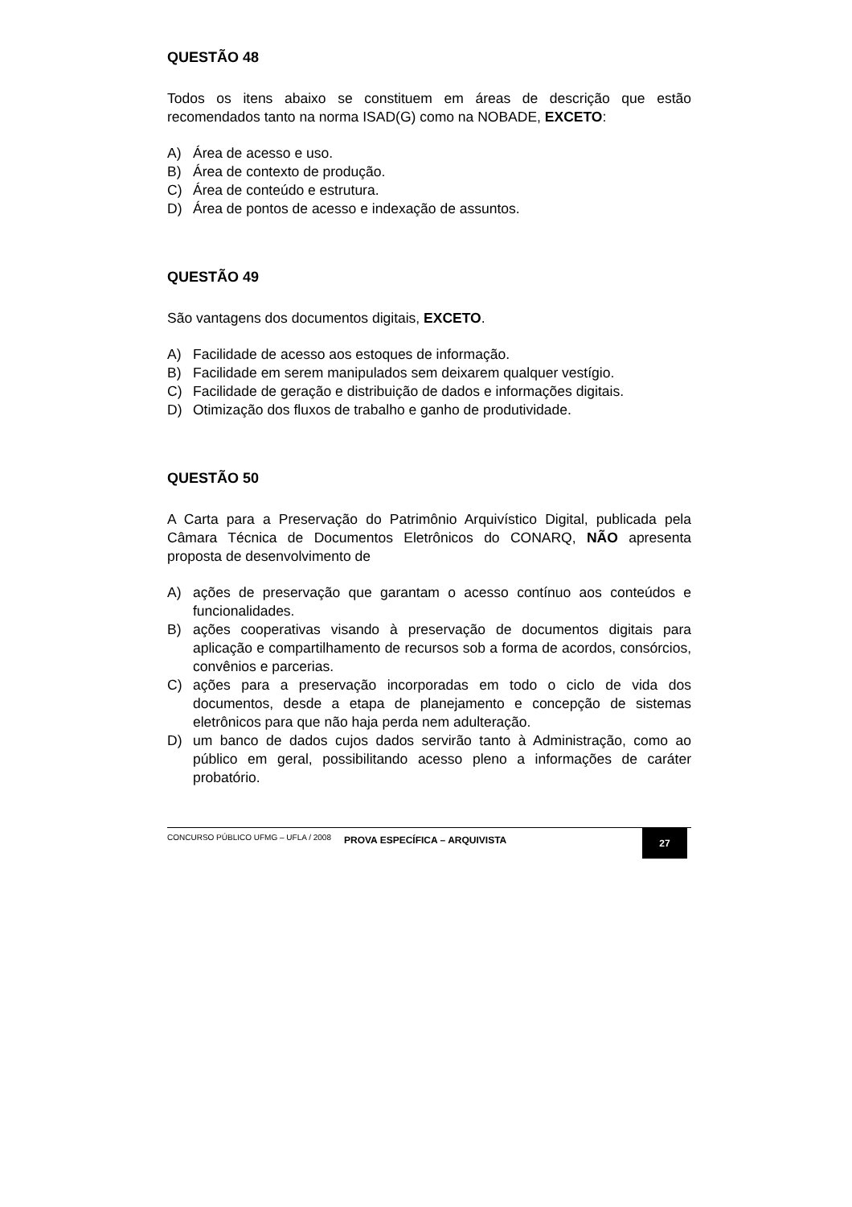QUESTÃO 48
Todos os itens abaixo se constituem em áreas de descrição que estão recomendados tanto na norma ISAD(G) como na NOBADE, EXCETO:
A) Área de acesso e uso.
B) Área de contexto de produção.
C) Área de conteúdo e estrutura.
D) Área de pontos de acesso e indexação de assuntos.
QUESTÃO 49
São vantagens dos documentos digitais, EXCETO.
A) Facilidade de acesso aos estoques de informação.
B) Facilidade em serem manipulados sem deixarem qualquer vestígio.
C) Facilidade de geração e distribuição de dados e informações digitais.
D) Otimização dos fluxos de trabalho e ganho de produtividade.
QUESTÃO 50
A Carta para a Preservação do Patrimônio Arquivístico Digital, publicada pela Câmara Técnica de Documentos Eletrônicos do CONARQ, NÃO apresenta proposta de desenvolvimento de
A) ações de preservação que garantam o acesso contínuo aos conteúdos e funcionalidades.
B) ações cooperativas visando à preservação de documentos digitais para aplicação e compartilhamento de recursos sob a forma de acordos, consórcios, convênios e parcerias.
C) ações para a preservação incorporadas em todo o ciclo de vida dos documentos, desde a etapa de planejamento e concepção de sistemas eletrônicos para que não haja perda nem adulteração.
D) um banco de dados cujos dados servirão tanto à Administração, como ao público em geral, possibilitando acesso pleno a informações de caráter probatório.
CONCURSO PÚBLICO UFMG – UFLA / 2008
PROVA ESPECÍFICA – ARQUIVISTA
27